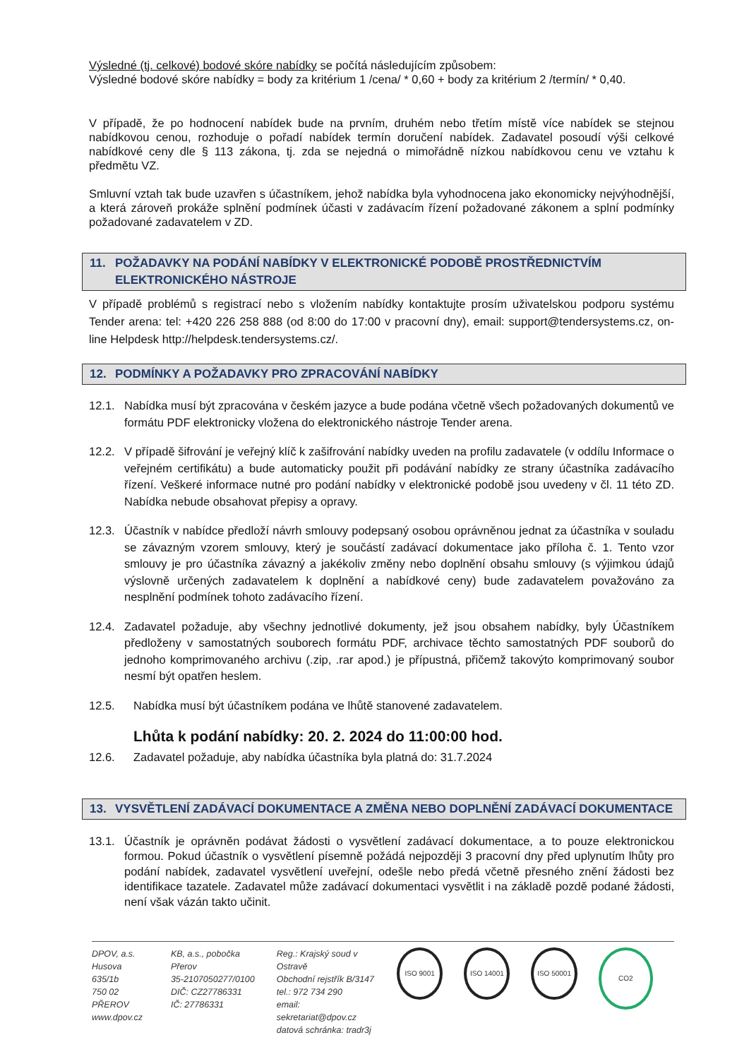Výsledné (tj. celkové) bodové skóre nabídky se počítá následujícím způsobem:
Výsledné bodové skóre nabídky = body za kritérium 1 /cena/ * 0,60 + body za kritérium 2 /termín/ * 0,40.
V případě, že po hodnocení nabídek bude na prvním, druhém nebo třetím místě více nabídek se stejnou nabídkovou cenou, rozhoduje o pořadí nabídek termín doručení nabídek. Zadavatel posoudí výši celkové nabídkové ceny dle § 113 zákona, tj. zda se nejedná o mimořádně nízkou nabídkovou cenu ve vztahu k předmětu VZ.
Smluvní vztah tak bude uzavřen s účastníkem, jehož nabídka byla vyhodnocena jako ekonomicky nejvýhodnější, a která zároveň prokáže splnění podmínek účasti v zadávacím řízení požadované zákonem a splní podmínky požadované zadavatelem v ZD.
11. POŽADAVKY NA PODÁNÍ NABÍDKY V ELEKTRONICKÉ PODOBĚ PROSTŘEDNICTVÍM ELEKTRONICKÉHO NÁSTROJE
V případě problémů s registrací nebo s vložením nabídky kontaktujte prosím uživatelskou podporu systému Tender arena: tel: +420 226 258 888 (od 8:00 do 17:00 v pracovní dny), email: support@tendersystems.cz, on-line Helpdesk http://helpdesk.tendersystems.cz/.
12. PODMÍNKY A POŽADAVKY PRO ZPRACOVÁNÍ NABÍDKY
12.1. Nabídka musí být zpracována v českém jazyce a bude podána včetně všech požadovaných dokumentů ve formátu PDF elektronicky vložena do elektronického nástroje Tender arena.
12.2. V případě šifrování je veřejný klíč k zašifrování nabídky uveden na profilu zadavatele (v oddílu Informace o veřejném certifikátu) a bude automaticky použit při podávání nabídky ze strany účastníka zadávacího řízení. Veškeré informace nutné pro podání nabídky v elektronické podobě jsou uvedeny v čl. 11 této ZD. Nabídka nebude obsahovat přepisy a opravy.
12.3. Účastník v nabídce předloží návrh smlouvy podepsaný osobou oprávněnou jednat za účastníka v souladu se závazným vzorem smlouvy, který je součástí zadávací dokumentace jako příloha č. 1. Tento vzor smlouvy je pro účastníka závazný a jakékoliv změny nebo doplnění obsahu smlouvy (s výjimkou údajů výslovně určených zadavatelem k doplnění a nabídkové ceny) bude zadavatelem považováno za nesplnění podmínek tohoto zadávacího řízení.
12.4. Zadavatel požaduje, aby všechny jednotlivé dokumenty, jež jsou obsahem nabídky, byly Účastníkem předloženy v samostatných souborech formátu PDF, archivace těchto samostatných PDF souborů do jednoho komprimovaného archivu (.zip, .rar apod.) je přípustná, přičemž takovýto komprimovaný soubor nesmí být opatřen heslem.
12.5. Nabídka musí být účastníkem podána ve lhůtě stanovené zadavatelem.
Lhůta k podání nabídky: 20. 2. 2024 do 11:00:00 hod.
12.6. Zadavatel požaduje, aby nabídka účastníka byla platná do: 31.7.2024
13. VYSVĚTLENÍ ZADÁVACÍ DOKUMENTACE A ZMĚNA NEBO DOPLNĚNÍ ZADÁVACÍ DOKUMENTACE
13.1. Účastník je oprávněn podávat žádosti o vysvětlení zadávací dokumentace, a to pouze elektronickou formou. Pokud účastník o vysvětlení písemně požádá nejpozději 3 pracovní dny před uplynutím lhůty pro podání nabídek, zadavatel vysvětlení uveřejní, odešle nebo předá včetně přesného znění žádosti bez identifikace tazatele. Zadavatel může zadávací dokumentaci vysvětlit i na základě pozdě podané žádosti, není však vázán takto učinit.
DPOV, a.s.
Husova 635/1b
750 02 PŘEROV
www.dpov.cz
KB, a.s., pobočka Přerov
35-2107050277/0100
DIČ: CZ27786331
IČ: 27786331
Reg.: Krajský soud v Ostravě
Obchodní rejstřík B/3147
tel.: 972 734 290
email: sekretariat@dpov.cz
datová schránka: tradr3j
ISO 9001 ISO 14001 ISO 50001
CO2